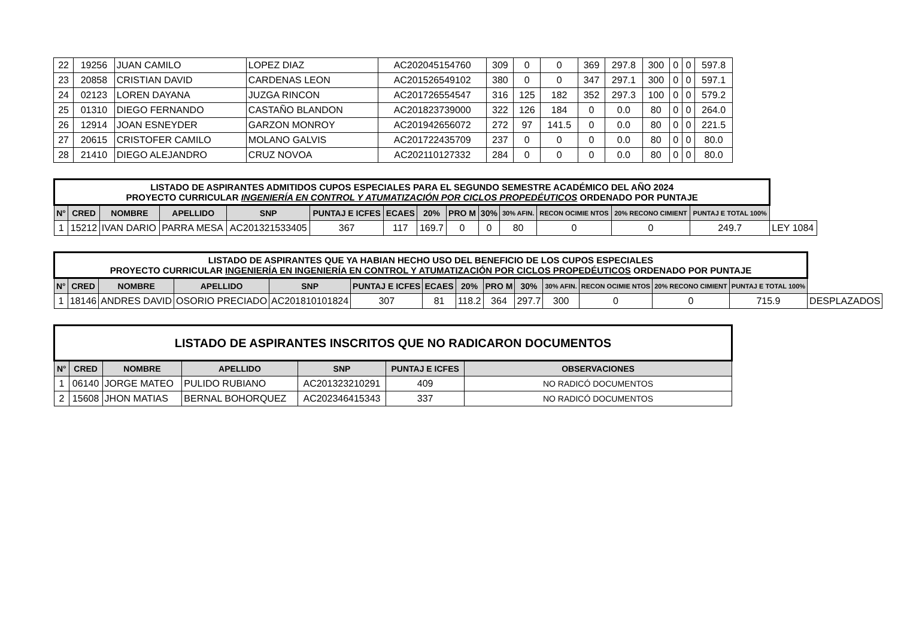| 22 | 19256 | JUAN CAMILO | LOPEZ DIAZ | AC202045154760 | 309 | 0 | 0 | 369 | 297.8 | 300 | 0 | 0 | 597.8 |
| 23 | 20858 | CRISTIAN DAVID | CARDENAS LEON | AC201526549102 | 380 | 0 | 0 | 347 | 297.1 | 300 | 0 | 0 | 597.1 |
| 24 | 02123 | LOREN DAYANA | JUZGA RINCON | AC201726554547 | 316 | 125 | 182 | 352 | 297.3 | 100 | 0 | 0 | 579.2 |
| 25 | 01310 | DIEGO FERNANDO | CASTAÑO BLANDON | AC201823739000 | 322 | 126 | 184 | 0 | 0.0 | 80 | 0 | 0 | 264.0 |
| 26 | 12914 | JOAN ESNEYDER | GARZON MONROY | AC201942656072 | 272 | 97 | 141.5 | 0 | 0.0 | 80 | 0 | 0 | 221.5 |
| 27 | 20615 | CRISTOFER CAMILO | MOLANO GALVIS | AC201722435709 | 237 | 0 | 0 | 0 | 0.0 | 80 | 0 | 0 | 80.0 |
| 28 | 21410 | DIEGO ALEJANDRO | CRUZ NOVOA | AC202110127332 | 284 | 0 | 0 | 0 | 0.0 | 80 | 0 | 0 | 80.0 |
| LISTADO DE ASPIRANTES ADMITIDOS CUPOS ESPECIALES PARA EL SEGUNDO SEMESTRE ACADÉMICO DEL AÑO 2024 PROYECTO CURRICULAR INGENIERÍA EN CONTROL Y ATUMATIZACIÓN POR CICLOS PROPEDÉUTICOS ORDENADO POR PUNTAJE | | | | | | | | | | | | | | |
| --- | --- | --- | --- | --- | --- | --- | --- | --- | --- | --- | --- | --- | --- | --- |
| N° | CRED | NOMBRE | APELLIDO | SNP | PUNTAJ E ICFES | ECAES | 20% | PRO M | 30% | 30% AFIN. | RECON OCIMIE NTOS | 20% RECONO CIMIENT | PUNTAJ E TOTAL 100% | |
| 1 | 15212 | IVAN DARIO | PARRA MESA | AC201321533405 | 367 | 117 | 169.7 | 0 | 0 | 80 | 0 | 0 | 249.7 | LEY 1084 |
| LISTADO DE ASPIRANTES QUE YA HABIAN HECHO USO DEL BENEFICIO DE LOS CUPOS ESPECIALES PROYECTO CURRICULAR INGENIERÍA EN INGENIERÍA EN CONTROL Y ATUMATIZACIÓN POR CICLOS PROPEDÉUTICOS ORDENADO POR PUNTAJE | | | | | | | | | | | | | | |
| --- | --- | --- | --- | --- | --- | --- | --- | --- | --- | --- | --- | --- | --- | --- |
| N° | CRED | NOMBRE | APELLIDO | SNP | PUNTAJ E ICFES | ECAES | 20% | PRO M | 30% | 30% AFIN. | RECON OCIMIE NTOS | 20% RECONO CIMIENT | PUNTAJ E TOTAL 100% | |
| 1 | 18146 | ANDRES DAVID | OSORIO PRECIADO | AC201810101824 | 307 | 81 | 118.2 | 364 | 297.7 | 300 | 0 | 0 | 715.9 | DESPLAZADOS |
| LISTADO DE ASPIRANTES INSCRITOS QUE NO RADICARON DOCUMENTOS | | | | | | |
| --- | --- | --- | --- | --- | --- | --- |
| N° | CRED | NOMBRE | APELLIDO | SNP | PUNTAJ E ICFES | OBSERVACIONES |
| 1 | 06140 | JORGE MATEO | PULIDO RUBIANO | AC201323210291 | 409 | NO RADICÓ DOCUMENTOS |
| 2 | 15608 | JHON MATIAS | BERNAL BOHORQUEZ | AC202346415343 | 337 | NO RADICÓ DOCUMENTOS |